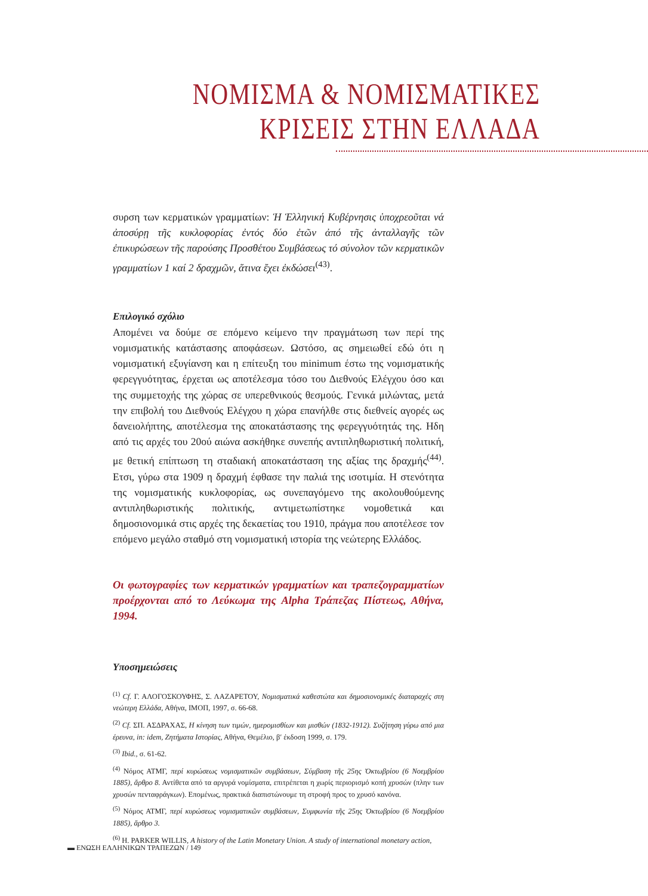ΝΟΜΙΣΜΑ & ΝΟΜΙΣΜΑΤΙΚΕΣ
ΚΡΙΣΕΙΣ ΣΤΗΝ ΕΛΛΑΔΑ
συρση των κερματικών γραμματίων: Ἡ Ἑλληνική Κυβέρνησις ὑποχρεοῦται νά ἀποσύρῃ τῆς κυκλοφορίας ἐντός δύο ἐτῶν ἀπό τῆς ἀνταλλαγῆς τῶν ἐπικυρώσεων τῆς παρούσης Προσθέτου Συμβάσεως τό σύνολον τῶν κερματικῶν γραμματίων 1 καί 2 δραχμῶν, ἅτινα ἔχει ἐκδώσει<sup>(43)</sup>.
Επιλογικό σχόλιο
Απομένει να δούμε σε επόμενο κείμενο την πραγμάτωση των περί της νομισματικής κατάστασης αποφάσεων. Ωστόσο, ας σημειωθεί εδώ ότι η νομισματική εξυγίανση και η επίτευξη του minimum έστω της νομισματικής φερεγγυότητας, έρχεται ως αποτέλεσμα τόσο του Διεθνούς Ελέγχου όσο και της συμμετοχής της χώρας σε υπερεθνικούς θεσμούς. Γενικά μιλώντας, μετά την επιβολή του Διεθνούς Ελέγχου η χώρα επανήλθε στις διεθνείς αγορές ως δανειολήπτης, αποτέλεσμα της αποκατάστασης της φερεγγυότητάς της. Ηδη από τις αρχές του 20ού αιώνα ασκήθηκε συνεπής αντιπληθωριστική πολιτική, με θετική επίπτωση τη σταδιακή αποκατάσταση της αξίας της δραχμής<sup>(44)</sup>. Ετσι, γύρω στα 1909 η δραχμή έφθασε την παλιά της ισοτιμία. Η στενότητα της νομισματικής κυκλοφορίας, ως συνεπαγόμενο της ακολουθούμενης αντιπληθωριστικής πολιτικής, αντιμετωπίστηκε νομοθετικά και δημοσιονομικά στις αρχές της δεκαετίας του 1910, πράγμα που αποτέλεσε τον επόμενο μεγάλο σταθμό στη νομισματική ιστορία της νεώτερης Ελλάδος.
Οι φωτογραφίες των κερματικών γραμματίων και τραπεζογραμματίων προέρχονται από το Λεύκωμα της Alpha Τράπεζας Πίστεως, Αθήνα, 1994.
Υποσημειώσεις
<sup>(1)</sup> Cf. Γ. ΑΛΟΓΟΣΚΟΥΦΗΣ, Σ. ΛΑΖΑΡΕΤΟΥ, Νομισματικά καθεστώτα και δημοσιονομικές διαταραχές στη νεώτερη Ελλάδα, Αθήνα, ΙΜΟΠ, 1997, σ. 66-68.
<sup>(2)</sup> Cf. ΣΠ. ΑΣΔΡΑΧΑΣ, Η κίνηση των τιμών, ημερομισθίων και μισθών (1832-1912). Συζήτηση γύρω από μια έρευνα, in: idem, Ζητήματα Ιστορίας, Αθήνα, Θεμέλιο, β′ έκδοση 1999, σ. 179.
<sup>(3)</sup> Ibid., σ. 61-62.
<sup>(4)</sup> Νόμος ΑΤΜΓ, περί κυρώσεως νομισματικῶν συμβάσεων, Σύμβαση τῆς 25ης Ὀκτωβρίου (6 Νοεμβρίου 1885), ἄρθρο 8. Αντίθετα από τα αργυρά νομίσματα, επιτρέπεται η χωρίς περιορισμό κοπή χρυσών (πλην των χρυσών πενταφράγκων). Επομένως, πρακτικά διαπιστώνουμε τη στροφή προς το χρυσό κανόνα.
<sup>(5)</sup> Νόμος ΑΤΜΓ, περί κυρώσεως νομισματικῶν συμβάσεων, Συμφωνία τῆς 25ης Ὀκτωβρίου (6 Νοεμβρίου 1885), ἄρθρο 3.
<sup>(6)</sup> H. PARKER WILLIS, A history of the Latin Monetary Union. A study of international monetary action,
▬ ΕΝΩΣΗ ΕΛΛΗΝΙΚΩΝ ΤΡΑΠΕΖΩΝ / 149